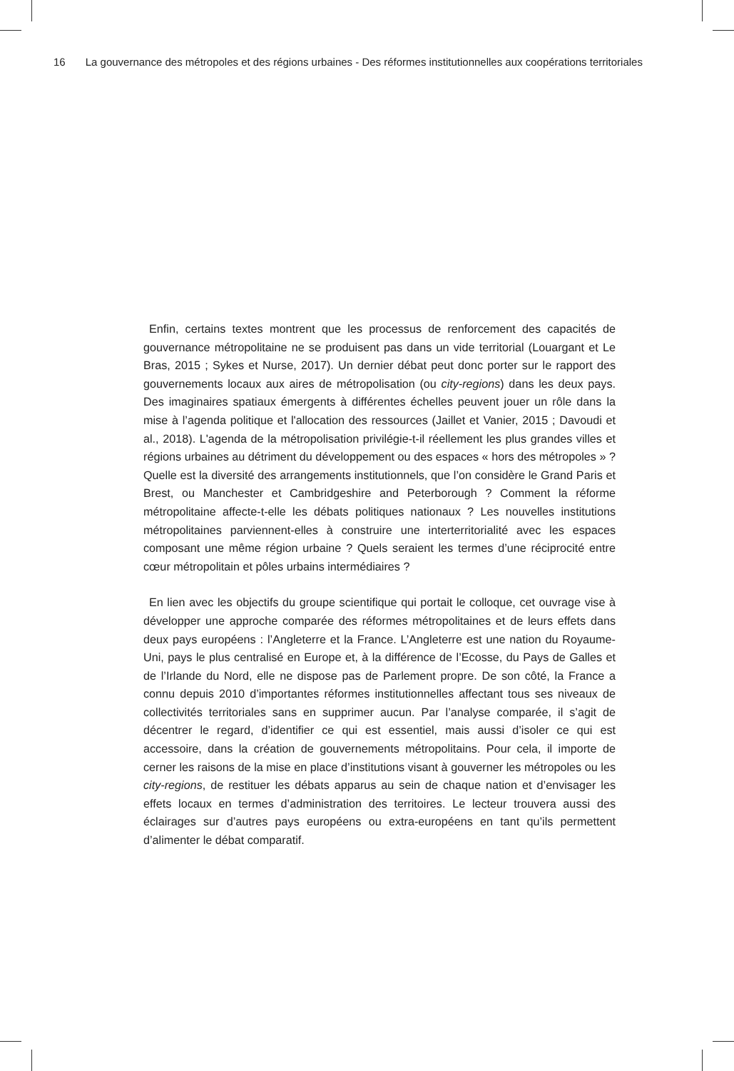16 La gouvernance des métropoles et des régions urbaines - Des réformes institutionnelles aux coopérations territoriales
Enfin, certains textes montrent que les processus de renforcement des capacités de gouvernance métropolitaine ne se produisent pas dans un vide territorial (Louargant et Le Bras, 2015 ; Sykes et Nurse, 2017). Un dernier débat peut donc porter sur le rapport des gouvernements locaux aux aires de métropolisation (ou city-regions) dans les deux pays. Des imaginaires spatiaux émergents à différentes échelles peuvent jouer un rôle dans la mise à l’agenda politique et l'allocation des ressources (Jaillet et Vanier, 2015 ; Davoudi et al., 2018). L'agenda de la métropolisation privilégie-t-il réellement les plus grandes villes et régions urbaines au détriment du développement ou des espaces « hors des métropoles » ? Quelle est la diversité des arrangements institutionnels, que l’on considère le Grand Paris et Brest, ou Manchester et Cambridgeshire and Peterborough ? Comment la réforme métropolitaine affecte-t-elle les débats politiques nationaux ? Les nouvelles institutions métropolitaines parviennent-elles à construire une interterritorialité avec les espaces composant une même région urbaine ? Quels seraient les termes d’une réciprocité entre cœur métropolitain et pôles urbains intermédiaires ?
En lien avec les objectifs du groupe scientifique qui portait le colloque, cet ouvrage vise à développer une approche comparée des réformes métropolitaines et de leurs effets dans deux pays européens : l’Angleterre et la France. L’Angleterre est une nation du Royaume-Uni, pays le plus centralisé en Europe et, à la différence de l’Ecosse, du Pays de Galles et de l’Irlande du Nord, elle ne dispose pas de Parlement propre. De son côté, la France a connu depuis 2010 d’importantes réformes institutionnelles affectant tous ses niveaux de collectivités territoriales sans en supprimer aucun. Par l’analyse comparée, il s’agit de décentrer le regard, d’identifier ce qui est essentiel, mais aussi d’isoler ce qui est accessoire, dans la création de gouvernements métropolitains. Pour cela, il importe de cerner les raisons de la mise en place d’institutions visant à gouverner les métropoles ou les city-regions, de restituer les débats apparus au sein de chaque nation et d’envisager les effets locaux en termes d’administration des territoires. Le lecteur trouvera aussi des éclairages sur d’autres pays européens ou extra-européens en tant qu’ils permettent d’alimenter le débat comparatif.